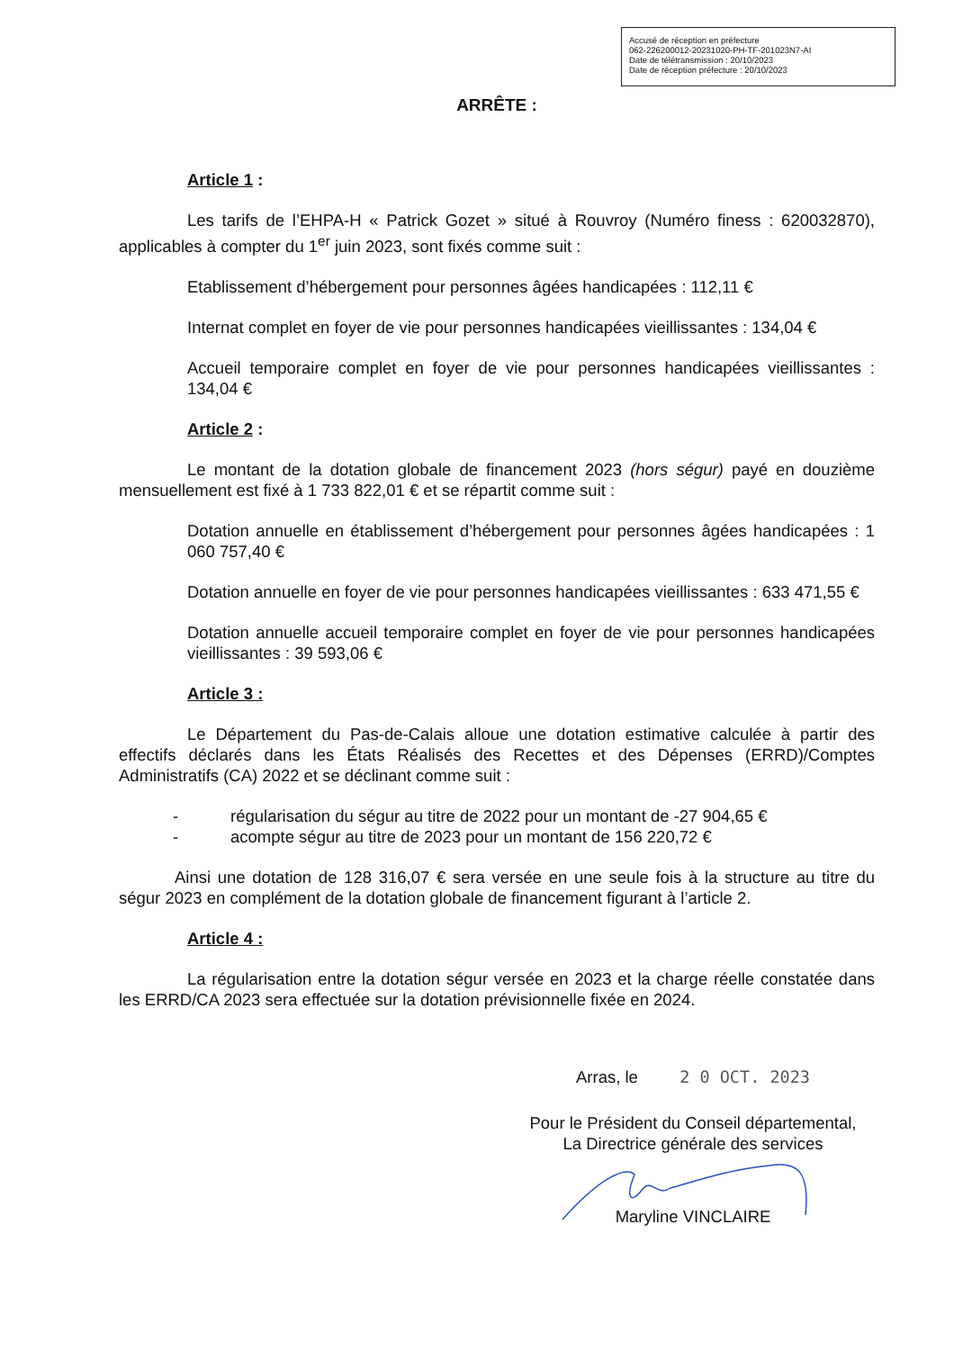Accusé de réception en préfecture
062-226200012-20231020-PH-TF-201023N7-AI
Date de télétransmission : 20/10/2023
Date de réception préfecture : 20/10/2023
ARRÊTE :
Article 1 :
Les tarifs de l’EHPA-H « Patrick Gozet » situé à Rouvroy (Numéro finess : 620032870), applicables à compter du 1<sup>er</sup> juin 2023, sont fixés comme suit :
Etablissement d’hébergement pour personnes âgées handicapées : 112,11 €
Internat complet en foyer de vie pour personnes handicapées vieillissantes : 134,04 €
Accueil temporaire complet en foyer de vie pour personnes handicapées vieillissantes : 134,04 €
Article 2 :
Le montant de la dotation globale de financement 2023 (hors ségur) payé en douzième mensuellement est fixé à 1 733 822,01 € et se répartit comme suit :
Dotation annuelle en établissement d’hébergement pour personnes âgées handicapées : 1 060 757,40 €
Dotation annuelle en foyer de vie pour personnes handicapées vieillissantes : 633 471,55 €
Dotation annuelle accueil temporaire complet en foyer de vie pour personnes handicapées vieillissantes : 39 593,06 €
Article 3 :
Le Département du Pas-de-Calais alloue une dotation estimative calculée à partir des effectifs déclarés dans les États Réalisés des Recettes et des Dépenses (ERRD)/Comptes Administratifs (CA) 2022 et se déclinant comme suit :
- régularisation du ségur au titre de 2022 pour un montant de -27 904,65 €
- acompte ségur au titre de 2023 pour un montant de 156 220,72 €
Ainsi une dotation de 128 316,07 € sera versée en une seule fois à la structure au titre du ségur 2023 en complément de la dotation globale de financement figurant à l’article 2.
Article 4 :
La régularisation entre la dotation ségur versée en 2023 et la charge réelle constatée dans les ERRD/CA 2023 sera effectuée sur la dotation prévisionnelle fixée en 2024.
Arras, le 2 0 OCT. 2023
Pour le Président du Conseil départemental,
La Directrice générale des services
Maryline VINCLAIRE